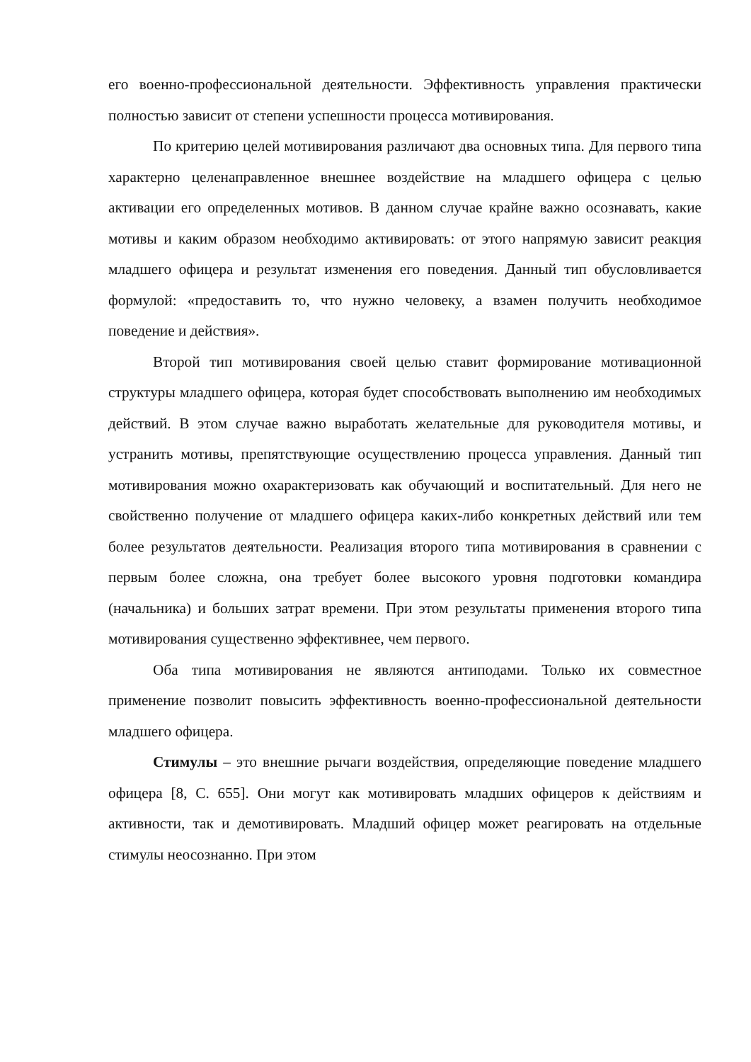его военно-профессиональной деятельности. Эффективность управления практически полностью зависит от степени успешности процесса мотивирования.
По критерию целей мотивирования различают два основных типа. Для первого типа характерно целенаправленное внешнее воздействие на младшего офицера с целью активации его определенных мотивов. В данном случае крайне важно осознавать, какие мотивы и каким образом необходимо активировать: от этого напрямую зависит реакция младшего офицера и результат изменения его поведения. Данный тип обусловливается формулой: «предоставить то, что нужно человеку, а взамен получить необходимое поведение и действия».
Второй тип мотивирования своей целью ставит формирование мотивационной структуры младшего офицера, которая будет способствовать выполнению им необходимых действий. В этом случае важно выработать желательные для руководителя мотивы, и устранить мотивы, препятствующие осуществлению процесса управления. Данный тип мотивирования можно охарактеризовать как обучающий и воспитательный. Для него не свойственно получение от младшего офицера каких-либо конкретных действий или тем более результатов деятельности. Реализация второго типа мотивирования в сравнении с первым более сложна, она требует более высокого уровня подготовки командира (начальника) и больших затрат времени. При этом результаты применения второго типа мотивирования существенно эффективнее, чем первого.
Оба типа мотивирования не являются антиподами. Только их совместное применение позволит повысить эффективность военно-профессиональной деятельности младшего офицера.
Стимулы – это внешние рычаги воздействия, определяющие поведение младшего офицера [8, С. 655]. Они могут как мотивировать младших офицеров к действиям и активности, так и демотивировать. Младший офицер может реагировать на отдельные стимулы неосознанно. При этом